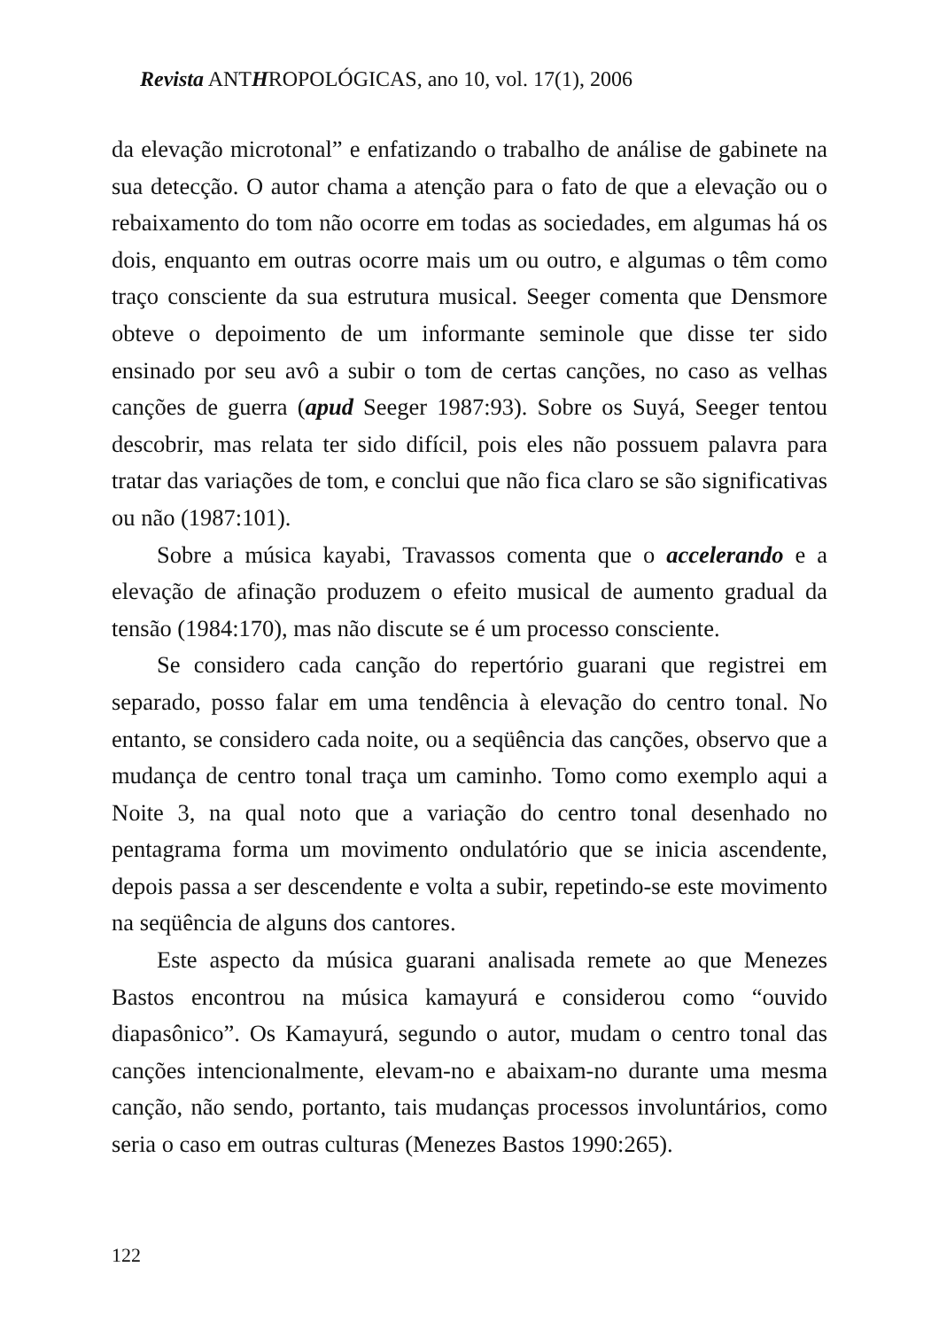Revista ANTHROPOLÓGICAS, ano 10, vol. 17(1), 2006
da elevação microtonal” e enfatizando o trabalho de análise de gabinete na sua detecção. O autor chama a atenção para o fato de que a elevação ou o rebaixamento do tom não ocorre em todas as sociedades, em algumas há os dois, enquanto em outras ocorre mais um ou outro, e algumas o têm como traço consciente da sua estrutura musical. Seeger comenta que Densmore obteve o depoimento de um informante seminole que disse ter sido ensinado por seu avô a subir o tom de certas canções, no caso as velhas canções de guerra (apud Seeger 1987:93). Sobre os Suyá, Seeger tentou descobrir, mas relata ter sido difícil, pois eles não possuem palavra para tratar das variações de tom, e conclui que não fica claro se são significativas ou não (1987:101).
Sobre a música kayabi, Travassos comenta que o accelerando e a elevação de afinação produzem o efeito musical de aumento gradual da tensão (1984:170), mas não discute se é um processo consciente.
Se considero cada canção do repertório guarani que registrei em separado, posso falar em uma tendência à elevação do centro tonal. No entanto, se considero cada noite, ou a seqüência das canções, observo que a mudança de centro tonal traça um caminho. Tomo como exemplo aqui a Noite 3, na qual noto que a variação do centro tonal desenhado no pentagrama forma um movimento ondulatório que se inicia ascendente, depois passa a ser descendente e volta a subir, repetindo-se este movimento na seqüência de alguns dos cantores.
Este aspecto da música guarani analisada remete ao que Menezes Bastos encontrou na música kamayurá e considerou como “ouvido diapasônico”. Os Kamayurá, segundo o autor, mudam o centro tonal das canções intencionalmente, elevam-no e abaixam-no durante uma mesma canção, não sendo, portanto, tais mudanças processos involuntários, como seria o caso em outras culturas (Menezes Bastos 1990:265).
122